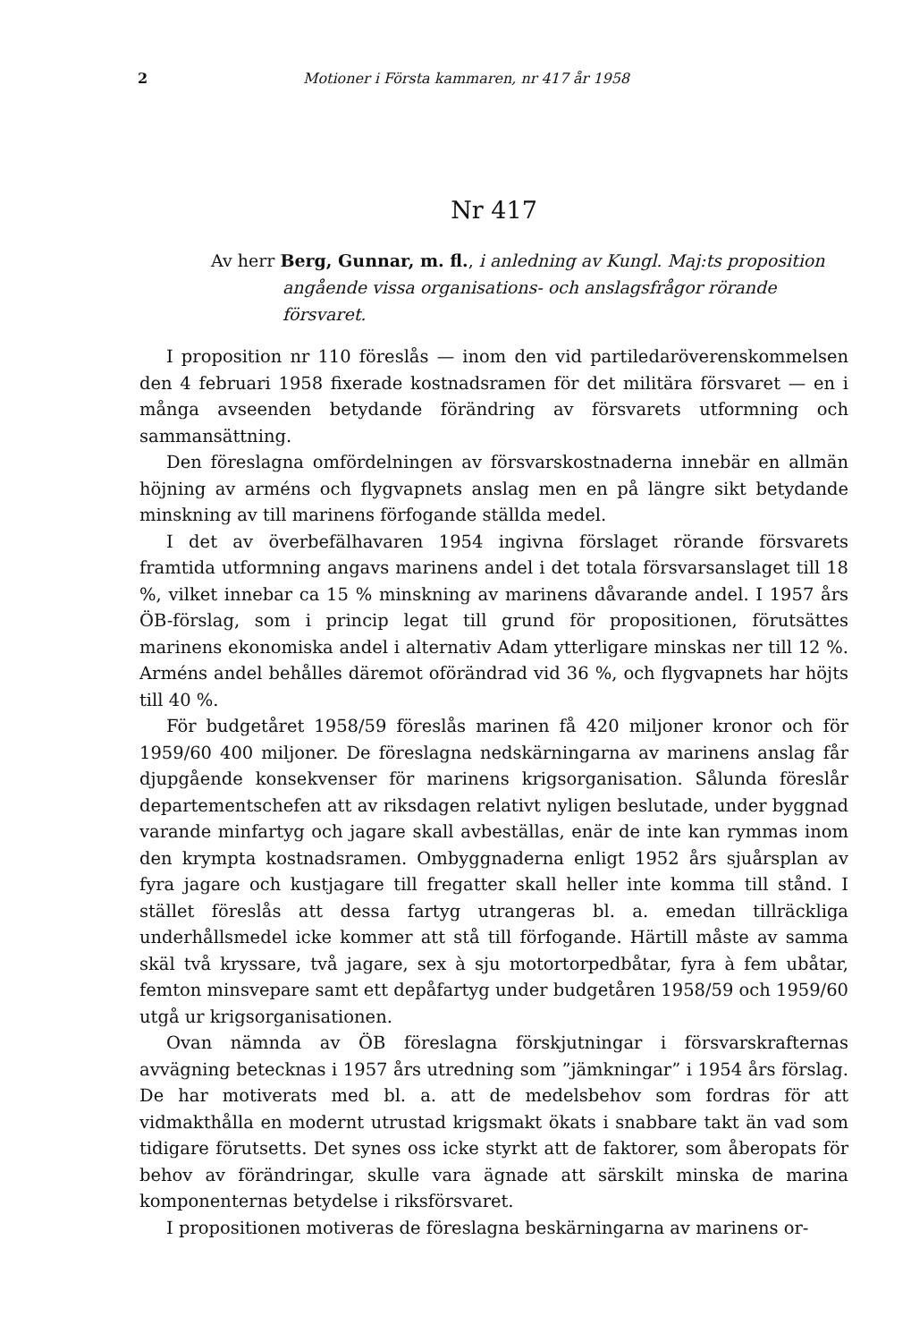2 Motioner i Första kammaren, nr 417 år 1958
Nr 417
Av herr Berg, Gunnar, m. fl., i anledning av Kungl. Maj:ts proposition angående vissa organisations- och anslagsfrågor rörande försvaret.
I proposition nr 110 föreslås — inom den vid partiledaröverenskommelsen den 4 februari 1958 fixerade kostnadsramen för det militära försvaret — en i många avseenden betydande förändring av försvarets utformning och sammansättning.
Den föreslagna omfördelningen av försvarskostnaderna innebär en allmän höjning av arméns och flygvapnets anslag men en på längre sikt betydande minskning av till marinens förfogande ställda medel.
I det av överbefälhavaren 1954 ingivna förslaget rörande försvarets framtida utformning angavs marinens andel i det totala försvarsanslaget till 18 %, vilket innebar ca 15 % minskning av marinens dåvarande andel. I 1957 års ÖB-förslag, som i princip legat till grund för propositionen, förutsättes marinens ekonomiska andel i alternativ Adam ytterligare minskas ner till 12 %. Arméns andel behålles däremot oförändrad vid 36 %, och flygvapnets har höjts till 40 %.
För budgetåret 1958/59 föreslås marinen få 420 miljoner kronor och för 1959/60 400 miljoner. De föreslagna nedskärningarna av marinens anslag får djupgående konsekvenser för marinens krigsorganisation. Sålunda föreslår departementschefen att av riksdagen relativt nyligen beslutade, under byggnad varande minfartyg och jagare skall avbeställas, enär de inte kan rymmas inom den krympta kostnadsramen. Ombyggnaderna enligt 1952 års sjuårsplan av fyra jagare och kustjagare till fregatter skall heller inte komma till stånd. I stället föreslås att dessa fartyg utrangeras bl. a. emedan tillräckliga underhållsmedel icke kommer att stå till förfogande. Härtill måste av samma skäl två kryssare, två jagare, sex à sju motortorpedbåtar, fyra à fem ubåtar, femton minsvepare samt ett depåfartyg under budgetåren 1958/59 och 1959/60 utgå ur krigsorganisationen.
Ovan nämnda av ÖB föreslagna förskjutningar i försvarskrafternas avvägning betecknas i 1957 års utredning som ”jämkningar” i 1954 års förslag. De har motiverats med bl. a. att de medelsbehov som fordras för att vidmakthålla en modernt utrustad krigsmakt ökats i snabbare takt än vad som tidigare förutsetts. Det synes oss icke styrkt att de faktorer, som åberopats för behov av förändringar, skulle vara ägnade att särskilt minska de marina komponenternas betydelse i riksförsvaret.
I propositionen motiveras de föreslagna beskärningarna av marinens or-